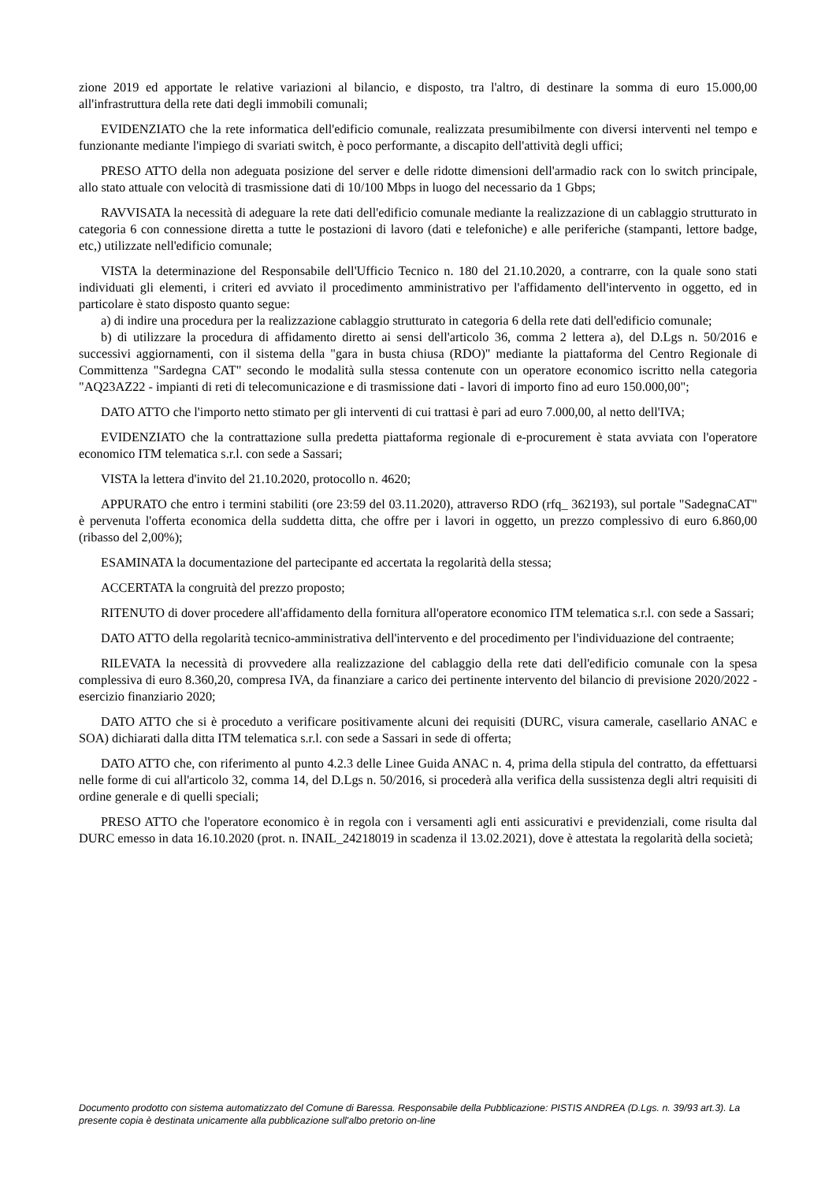zione 2019 ed apportate le relative variazioni al bilancio, e disposto, tra l'altro, di destinare la somma di euro 15.000,00 all'infrastruttura della rete dati degli immobili comunali;
EVIDENZIATO che la rete informatica dell'edificio comunale, realizzata presumibilmente con diversi interventi nel tempo e funzionante mediante l'impiego di svariati switch, è poco performante, a discapito dell'attività degli uffici;
PRESO ATTO della non adeguata posizione del server e delle ridotte dimensioni dell'armadio rack con lo switch principale, allo stato attuale con velocità di trasmissione dati di 10/100 Mbps in luogo del necessario da 1 Gbps;
RAVVISATA la necessità di adeguare la rete dati dell'edificio comunale mediante la realizzazione di un cablaggio strutturato in categoria 6 con connessione diretta a tutte le postazioni di lavoro (dati e telefoniche) e alle periferiche (stampanti, lettore badge, etc,) utilizzate nell'edificio comunale;
VISTA la determinazione del Responsabile dell'Ufficio Tecnico n. 180 del 21.10.2020, a contrarre, con la quale sono stati individuati gli elementi, i criteri ed avviato il procedimento amministrativo per l'affidamento dell'intervento in oggetto, ed in particolare è stato disposto quanto segue:
a) di indire una procedura per la realizzazione cablaggio strutturato in categoria 6 della rete dati dell'edificio comunale;
b) di utilizzare la procedura di affidamento diretto ai sensi dell'articolo 36, comma 2 lettera a), del D.Lgs n. 50/2016 e successivi aggiornamenti, con il sistema della "gara in busta chiusa (RDO)" mediante la piattaforma del Centro Regionale di Committenza "Sardegna CAT" secondo le modalità sulla stessa contenute con un operatore economico iscritto nella categoria "AQ23AZ22 - impianti di reti di telecomunicazione e di trasmissione dati - lavori di importo fino ad euro 150.000,00";
DATO ATTO che l'importo netto stimato per gli interventi di cui trattasi è pari ad euro 7.000,00, al netto dell'IVA;
EVIDENZIATO che la contrattazione sulla predetta piattaforma regionale di e-procurement è stata avviata con l'operatore economico ITM telematica s.r.l. con sede a Sassari;
VISTA la lettera d'invito del 21.10.2020, protocollo n. 4620;
APPURATO che entro i termini stabiliti (ore 23:59 del 03.11.2020), attraverso RDO (rfq_ 362193), sul portale "SadegnaCAT" è pervenuta l'offerta economica della suddetta ditta, che offre per i lavori in oggetto, un prezzo complessivo di euro 6.860,00 (ribasso del 2,00%);
ESAMINATA la documentazione del partecipante ed accertata la regolarità della stessa;
ACCERTATA la congruità del prezzo proposto;
RITENUTO di dover procedere all'affidamento della fornitura all'operatore economico ITM telematica s.r.l. con sede a Sassari;
DATO ATTO della regolarità tecnico-amministrativa dell'intervento e del procedimento per l'individuazione del contraente;
RILEVATA la necessità di provvedere alla realizzazione del cablaggio della rete dati dell'edificio comunale con la spesa complessiva di euro 8.360,20, compresa IVA, da finanziare a carico dei pertinente intervento del bilancio di previsione 2020/2022 - esercizio finanziario 2020;
DATO ATTO che si è proceduto a verificare positivamente alcuni dei requisiti (DURC, visura camerale, casellario ANAC e SOA) dichiarati dalla ditta ITM telematica s.r.l. con sede a Sassari in sede di offerta;
DATO ATTO che, con riferimento al punto 4.2.3 delle Linee Guida ANAC n. 4, prima della stipula del contratto, da effettuarsi nelle forme di cui all'articolo 32, comma 14, del D.Lgs n. 50/2016, si procederà alla verifica della sussistenza degli altri requisiti di ordine generale e di quelli speciali;
PRESO ATTO che l'operatore economico è in regola con i versamenti agli enti assicurativi e previdenziali, come risulta dal DURC emesso in data 16.10.2020 (prot. n. INAIL_24218019 in scadenza il 13.02.2021), dove è attestata la regolarità della società;
Documento prodotto con sistema automatizzato del Comune di Baressa. Responsabile della Pubblicazione: PISTIS ANDREA (D.Lgs. n. 39/93 art.3). La presente copia è destinata unicamente alla pubblicazione sull'albo pretorio on-line